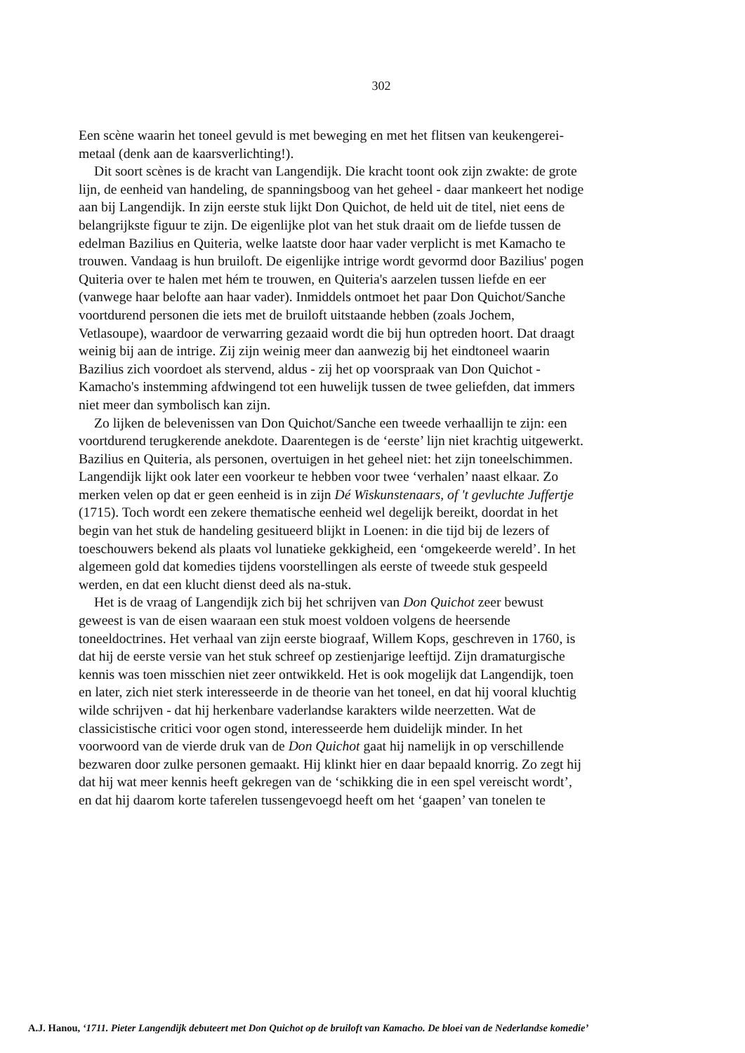302
Een scène waarin het toneel gevuld is met beweging en met het flitsen van keukengerei-metaal (denk aan de kaarsverlichting!).
Dit soort scènes is de kracht van Langendijk. Die kracht toont ook zijn zwakte: de grote lijn, de eenheid van handeling, de spanningsboog van het geheel - daar mankeert het nodige aan bij Langendijk. In zijn eerste stuk lijkt Don Quichot, de held uit de titel, niet eens de belangrijkste figuur te zijn. De eigenlijke plot van het stuk draait om de liefde tussen de edelman Bazilius en Quiteria, welke laatste door haar vader verplicht is met Kamacho te trouwen. Vandaag is hun bruiloft. De eigenlijke intrige wordt gevormd door Bazilius' pogen Quiteria over te halen met hém te trouwen, en Quiteria's aarzelen tussen liefde en eer (vanwege haar belofte aan haar vader). Inmiddels ontmoet het paar Don Quichot/Sanche voortdurend personen die iets met de bruiloft uitstaande hebben (zoals Jochem, Vetlasoupe), waardoor de verwarring gezaaid wordt die bij hun optreden hoort. Dat draagt weinig bij aan de intrige. Zij zijn weinig meer dan aanwezig bij het eindtoneel waarin Bazilius zich voordoet als stervend, aldus - zij het op voorspraak van Don Quichot - Kamacho's instemming afdwingend tot een huwelijk tussen de twee geliefden, dat immers niet meer dan symbolisch kan zijn.
Zo lijken de belevenissen van Don Quichot/Sanche een tweede verhaallijn te zijn: een voortdurend terugkerende anekdote. Daarentegen is de ‘eerste’ lijn niet krachtig uitgewerkt. Bazilius en Quiteria, als personen, overtuigen in het geheel niet: het zijn toneelschimmen. Langendijk lijkt ook later een voorkeur te hebben voor twee ‘verhalen’ naast elkaar. Zo merken velen op dat er geen eenheid is in zijn Dé Wiskunstenaars, of 't gevluchte Juffertje (1715). Toch wordt een zekere thematische eenheid wel degelijk bereikt, doordat in het begin van het stuk de handeling gesitueerd blijkt in Loenen: in die tijd bij de lezers of toeschouwers bekend als plaats vol lunatieke gekkigheid, een ‘omgekeerde wereld’. In het algemeen gold dat komedies tijdens voorstellingen als eerste of tweede stuk gespeeld werden, en dat een klucht dienst deed als na-stuk.
Het is de vraag of Langendijk zich bij het schrijven van Don Quichot zeer bewust geweest is van de eisen waaraan een stuk moest voldoen volgens de heersende toneeldoctrines. Het verhaal van zijn eerste biograaf, Willem Kops, geschreven in 1760, is dat hij de eerste versie van het stuk schreef op zestienjarige leeftijd. Zijn dramaturgische kennis was toen misschien niet zeer ontwikkeld. Het is ook mogelijk dat Langendijk, toen en later, zich niet sterk interesseerde in de theorie van het toneel, en dat hij vooral kluchtig wilde schrijven - dat hij herkenbare vaderlandse karakters wilde neerzetten. Wat de classicistische critici voor ogen stond, interesseerde hem duidelijk minder. In het voorwoord van de vierde druk van de Don Quichot gaat hij namelijk in op verschillende bezwaren door zulke personen gemaakt. Hij klinkt hier en daar bepaald knorrig. Zo zegt hij dat hij wat meer kennis heeft gekregen van de ‘schikking die in een spel vereischt wordt’, en dat hij daarom korte taferelen tussengevoegd heeft om het ‘gaapen’ van tonelen te
A.J. Hanou, ‘1711. Pieter Langendijk debuteert met Don Quichot op de bruiloft van Kamacho. De bloei van de Nederlandse komedie’